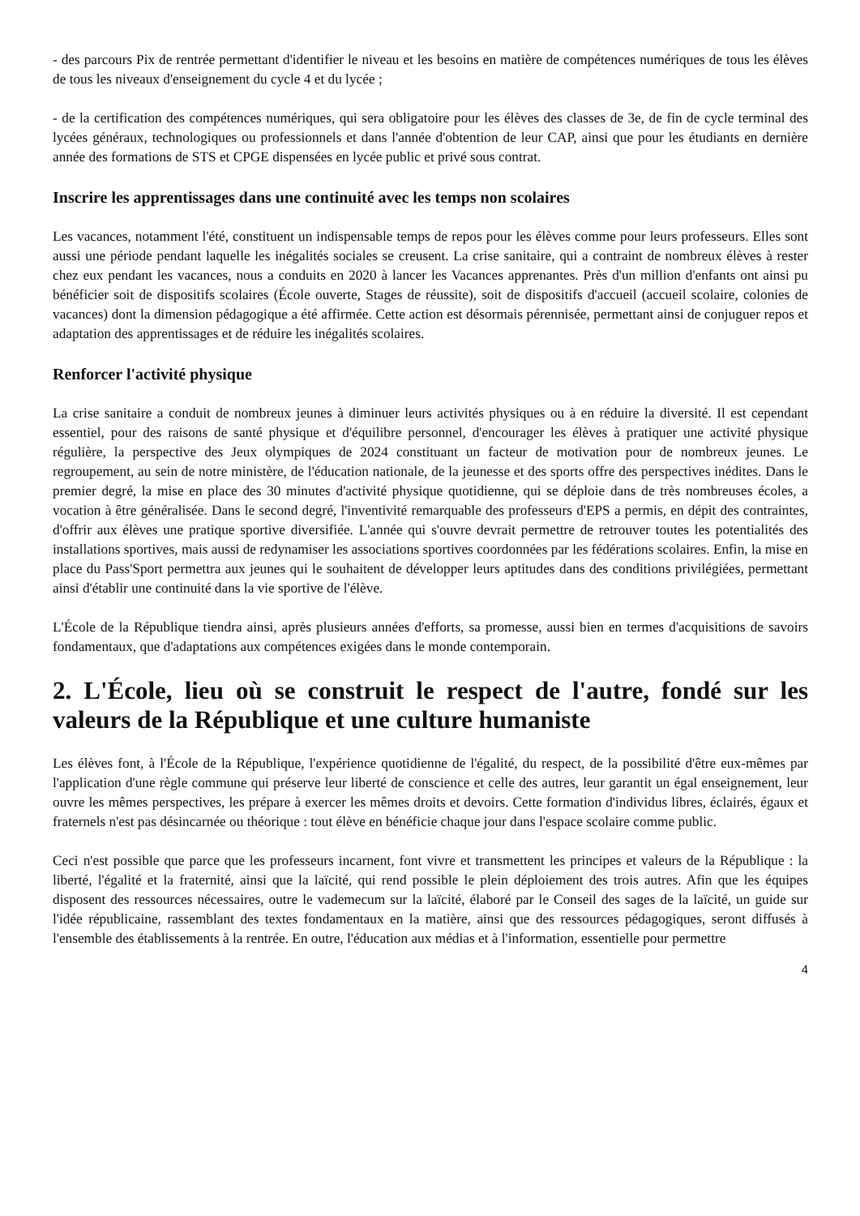- des parcours Pix de rentrée permettant d'identifier le niveau et les besoins en matière de compétences numériques de tous les élèves de tous les niveaux d'enseignement du cycle 4 et du lycée ;
- de la certification des compétences numériques, qui sera obligatoire pour les élèves des classes de 3e, de fin de cycle terminal des lycées généraux, technologiques ou professionnels et dans l'année d'obtention de leur CAP, ainsi que pour les étudiants en dernière année des formations de STS et CPGE dispensées en lycée public et privé sous contrat.
Inscrire les apprentissages dans une continuité avec les temps non scolaires
Les vacances, notamment l'été, constituent un indispensable temps de repos pour les élèves comme pour leurs professeurs. Elles sont aussi une période pendant laquelle les inégalités sociales se creusent. La crise sanitaire, qui a contraint de nombreux élèves à rester chez eux pendant les vacances, nous a conduits en 2020 à lancer les Vacances apprenantes. Près d'un million d'enfants ont ainsi pu bénéficier soit de dispositifs scolaires (École ouverte, Stages de réussite), soit de dispositifs d'accueil (accueil scolaire, colonies de vacances) dont la dimension pédagogique a été affirmée. Cette action est désormais pérennisée, permettant ainsi de conjuguer repos et adaptation des apprentissages et de réduire les inégalités scolaires.
Renforcer l'activité physique
La crise sanitaire a conduit de nombreux jeunes à diminuer leurs activités physiques ou à en réduire la diversité. Il est cependant essentiel, pour des raisons de santé physique et d'équilibre personnel, d'encourager les élèves à pratiquer une activité physique régulière, la perspective des Jeux olympiques de 2024 constituant un facteur de motivation pour de nombreux jeunes. Le regroupement, au sein de notre ministère, de l'éducation nationale, de la jeunesse et des sports offre des perspectives inédites. Dans le premier degré, la mise en place des 30 minutes d'activité physique quotidienne, qui se déploie dans de très nombreuses écoles, a vocation à être généralisée. Dans le second degré, l'inventivité remarquable des professeurs d'EPS a permis, en dépit des contraintes, d'offrir aux élèves une pratique sportive diversifiée. L'année qui s'ouvre devrait permettre de retrouver toutes les potentialités des installations sportives, mais aussi de redynamiser les associations sportives coordonnées par les fédérations scolaires. Enfin, la mise en place du Pass'Sport permettra aux jeunes qui le souhaitent de développer leurs aptitudes dans des conditions privilégiées, permettant ainsi d'établir une continuité dans la vie sportive de l'élève.
L'École de la République tiendra ainsi, après plusieurs années d'efforts, sa promesse, aussi bien en termes d'acquisitions de savoirs fondamentaux, que d'adaptations aux compétences exigées dans le monde contemporain.
2. L'École, lieu où se construit le respect de l'autre, fondé sur les valeurs de la République et une culture humaniste
Les élèves font, à l'École de la République, l'expérience quotidienne de l'égalité, du respect, de la possibilité d'être eux-mêmes par l'application d'une règle commune qui préserve leur liberté de conscience et celle des autres, leur garantit un égal enseignement, leur ouvre les mêmes perspectives, les prépare à exercer les mêmes droits et devoirs. Cette formation d'individus libres, éclairés, égaux et fraternels n'est pas désincarnée ou théorique : tout élève en bénéficie chaque jour dans l'espace scolaire comme public.
Ceci n'est possible que parce que les professeurs incarnent, font vivre et transmettent les principes et valeurs de la République : la liberté, l'égalité et la fraternité, ainsi que la laïcité, qui rend possible le plein déploiement des trois autres. Afin que les équipes disposent des ressources nécessaires, outre le vademecum sur la laïcité, élaboré par le Conseil des sages de la laïcité, un guide sur l'idée républicaine, rassemblant des textes fondamentaux en la matière, ainsi que des ressources pédagogiques, seront diffusés à l'ensemble des établissements à la rentrée. En outre, l'éducation aux médias et à l'information, essentielle pour permettre
4